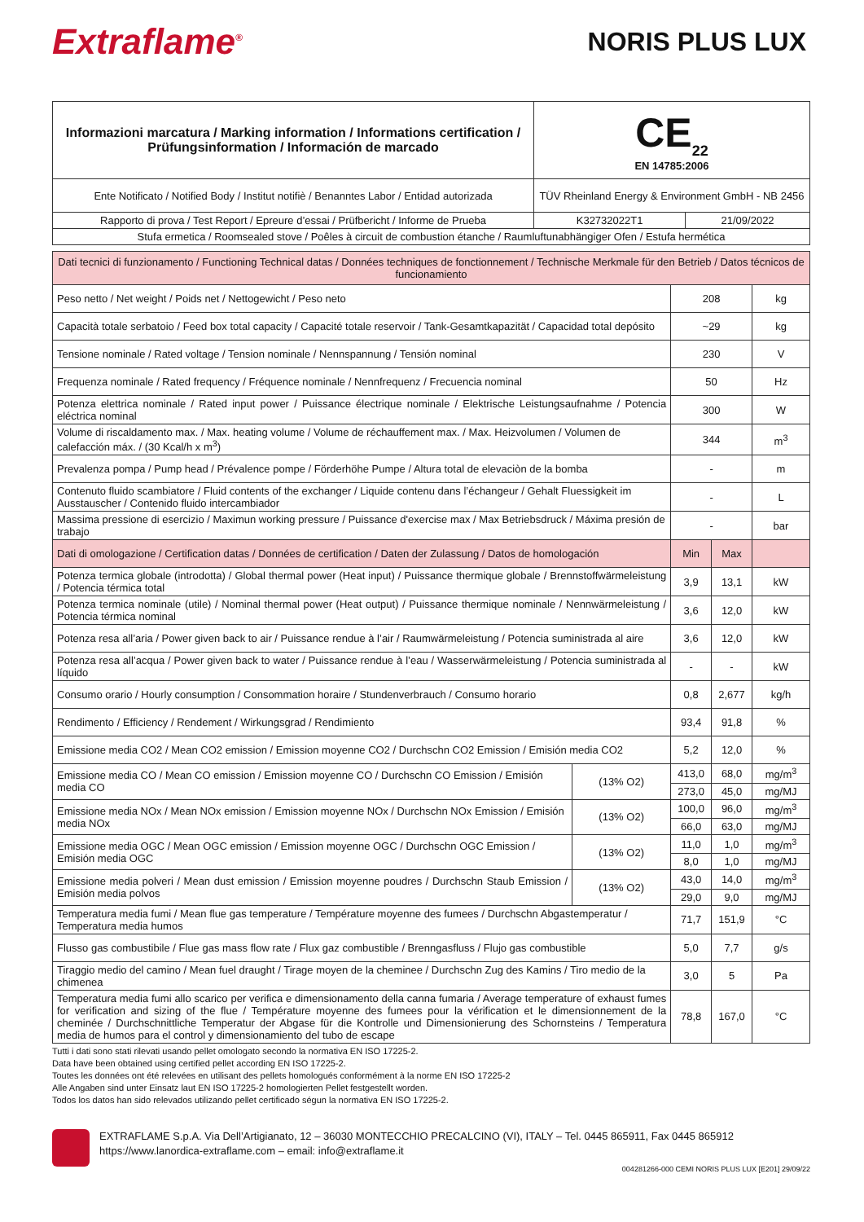Extraflame<sup>®</sup>
NORIS PLUS LUX
| Informazioni marcatura / Marking information / Informations certification / Prüfungsinformation / Información de marcado | CE<sub>22</sub> EN 14785:2006 | |
| Ente Notificato / Notified Body / Institut notifiè / Benanntes Labor / Entidad autorizada | TÜV Rheinland Energy & Environment GmbH - NB 2456 | |
| Rapporto di prova / Test Report / Epreure d’essai / Prüfbericht / Informe de Prueba | K32732022T1 | 21/09/2022 |
| Stufa ermetica / Roomsealed stove / Poêles à circuit de combustion étanche / Raumluftunabhängiger Ofen / Estufa hermética | | |
| Dati tecnici di funzionamento / Functioning Technical datas / Données techniques de fonctionnement / Technische Merkmale für den Betrieb / Datos técnicos de funcionamiento | | | | |
| --- | --- | --- | --- | --- |
| Peso netto / Net weight / Poids net / Nettogewicht / Peso neto | | 208 | | kg |
| Capacità totale serbatoio / Feed box total capacity / Capacité totale reservoir / Tank-Gesamtkapazität / Capacidad total depósito | | ~29 | | kg |
| Tensione nominale / Rated voltage / Tension nominale / Nennspannung / Tensión nominal | | 230 | | V |
| Frequenza nominale / Rated frequency / Fréquence nominale / Nennfrequenz / Frecuencia nominal | | 50 | | Hz |
| Potenza elettrica nominale / Rated input power / Puissance électrique nominale / Elektrische Leistungsaufnahme / Potencia eléctrica nominal | | 300 | | W |
| Volume di riscaldamento max. / Max. heating volume / Volume de réchauffement max. / Max. Heizvolumen / Volumen de calefacción máx. / (30 Kcal/h x m<sup>3</sup>) | | 344 | | m<sup>3</sup> |
| Prevalenza pompa / Pump head / Prévalence pompe / Förderhöhe Pumpe / Altura total de elevaciòn de la bomba | | - | | m |
| Contenuto fluido scambiatore / Fluid contents of the exchanger / Liquide contenu dans l’échangeur / Gehalt Fluessigkeit im Ausstauscher / Contenido fluido intercambiador | | - | | L |
| Massima pressione di esercizio / Maximun working pressure / Puissance d'exercise max / Max Betriebsdruck / Máxima presión de trabajo | | - | | bar |
| Dati di omologazione / Certification datas / Données de certification / Daten der Zulassung / Datos de homologación | | Min | Max | |
| Potenza termica globale (introdotta) / Global thermal power (Heat input) / Puissance thermique globale / Brennstoffwärmeleistung / Potencia térmica total | | 3,9 | 13,1 | kW |
| Potenza termica nominale (utile) / Nominal thermal power (Heat output) / Puissance thermique nominale / Nennwärmeleistung / Potencia térmica nominal | | 3,6 | 12,0 | kW |
| Potenza resa all’aria / Power given back to air / Puissance rendue à l’air / Raumwärmeleistung / Potencia suministrada al aire | | 3,6 | 12,0 | kW |
| Potenza resa all’acqua / Power given back to water / Puissance rendue à l’eau / Wasserwärmeleistung / Potencia suministrada al líquido | | - | - | kW |
| Consumo orario / Hourly consumption / Consommation horaire / Stundenverbrauch / Consumo horario | | 0,8 | 2,677 | kg/h |
| Rendimento / Efficiency / Rendement / Wirkungsgrad / Rendimiento | | 93,4 | 91,8 | % |
| Emissione media CO2 / Mean CO2 emission / Emission moyenne CO2 / Durchschn CO2 Emission / Emisión media CO2 | | 5,2 | 12,0 | % |
| Emissione media CO / Mean CO emission / Emission moyenne CO / Durchschn CO Emission / Emisión media CO | (13% O2) | 413,0 | 68,0 | mg/m<sup>3</sup> |
| | | 273,0 | 45,0 | mg/MJ |
| Emissione media NOx / Mean NOx emission / Emission moyenne NOx / Durchschn NOx Emission / Emisión media NOx | (13% O2) | 100,0 | 96,0 | mg/m<sup>3</sup> |
| | | 66,0 | 63,0 | mg/MJ |
| Emissione media OGC / Mean OGC emission / Emission moyenne OGC / Durchschn OGC Emission / Emisión media OGC | (13% O2) | 11,0 | 1,0 | mg/m<sup>3</sup> |
| | | 8,0 | 1,0 | mg/MJ |
| Emissione media polveri / Mean dust emission / Emission moyenne poudres / Durchschn Staub Emission / Emisión media polvos | (13% O2) | 43,0 | 14,0 | mg/m<sup>3</sup> |
| | | 29,0 | 9,0 | mg/MJ |
| Temperatura media fumi / Mean flue gas temperature / Température moyenne des fumees / Durchschn Abgastemperatur / Temperatura media humos | | 71,7 | 151,9 | °C |
| Flusso gas combustibile / Flue gas mass flow rate / Flux gaz combustible / Brenngasfluss / Flujo gas combustible | | 5,0 | 7,7 | g/s |
| Tiraggio medio del camino / Mean fuel draught / Tirage moyen de la cheminee / Durchschn Zug des Kamins / Tiro medio de la chimenea | | 3,0 | 5 | Pa |
| Temperatura media fumi allo scarico per verifica e dimensionamento della canna fumaria / Average temperature of exhaust fumes for verification and sizing of the flue / Température moyenne des fumees pour la vérification et le dimensionnement de la cheminée / Durchschnittliche Temperatur der Abgase für die Kontrolle und Dimensionierung des Schornsteins / Temperatura media de humos para el control y dimensionamiento del tubo de escape | | 78,8 | 167,0 | °C |
Tutti i dati sono stati rilevati usando pellet omologato secondo la normativa EN ISO 17225-2.
Data have been obtained using certified pellet according EN ISO 17225-2.
Toutes les données ont été relevées en utilisant des pellets homologués conformément à la norme EN ISO 17225-2
Alle Angaben sind unter Einsatz laut EN ISO 17225-2 homologierten Pellet festgestellt worden.
Todos los datos han sido relevados utilizando pellet certificado ségun la normativa EN ISO 17225-2.
EXTRAFLAME S.p.A. Via Dell’Artigianato, 12 – 36030 MONTECCHIO PRECALCINO (VI), ITALY – Tel. 0445 865911, Fax 0445 865912
https://www.lanordica-extraflame.com – email: info@extraflame.it
004281266-000 CEMI NORIS PLUS LUX [E201] 29/09/22